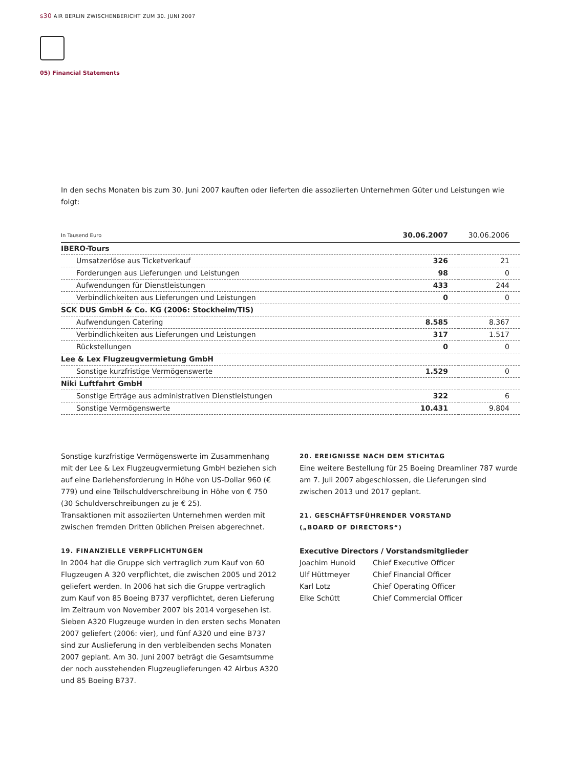s30 AIR BERLIN ZWISCHENBERICHT ZUM 30. JUNI 2007
05) Financial Statements
In den sechs Monaten bis zum 30. Juni 2007 kauften oder lieferten die assoziierten Unternehmen Güter und Leistungen wie folgt:
| In Tausend Euro | 30.06.2007 | 30.06.2006 |
| --- | --- | --- |
| IBERO-Tours | | |
| Umsatzerlöse aus Ticketverkauf | 326 | 21 |
| Forderungen aus Lieferungen und Leistungen | 98 | 0 |
| Aufwendungen für Dienstleistungen | 433 | 244 |
| Verbindlichkeiten aus Lieferungen und Leistungen | 0 | 0 |
| SCK DUS GmbH & Co. KG (2006: Stockheim/TIS) | | |
| Aufwendungen Catering | 8.585 | 8.367 |
| Verbindlichkeiten aus Lieferungen und Leistungen | 317 | 1.517 |
| Rückstellungen | 0 | 0 |
| Lee & Lex Flugzeugvermietung GmbH | | |
| Sonstige kurzfristige Vermögenswerte | 1.529 | 0 |
| Niki Luftfahrt GmbH | | |
| Sonstige Erträge aus administrativen Dienstleistungen | 322 | 6 |
| Sonstige Vermögenswerte | 10.431 | 9.804 |
Sonstige kurzfristige Vermögenswerte im Zusammenhang mit der Lee & Lex Flugzeugvermietung GmbH beziehen sich auf eine Darlehensforderung in Höhe von US-Dollar 960 (€ 779) und eine Teilschuldverschreibung in Höhe von € 750 (30 Schuldverschreibungen zu je € 25).
Transaktionen mit assoziierten Unternehmen werden mit zwischen fremden Dritten üblichen Preisen abgerechnet.
19. FINANZIELLE VERPFLICHTUNGEN
In 2004 hat die Gruppe sich vertraglich zum Kauf von 60 Flugzeugen A 320 verpflichtet, die zwischen 2005 und 2012 geliefert werden. In 2006 hat sich die Gruppe vertraglich zum Kauf von 85 Boeing B737 verpflichtet, deren Lieferung im Zeitraum von November 2007 bis 2014 vorgesehen ist. Sieben A320 Flugzeuge wurden in den ersten sechs Monaten 2007 geliefert (2006: vier), und fünf A320 und eine B737 sind zur Auslieferung in den verbleibenden sechs Monaten 2007 geplant. Am 30. Juni 2007 beträgt die Gesamtsumme der noch ausstehenden Flugzeuglieferungen 42 Airbus A320 und 85 Boeing B737.
20. EREIGNISSE NACH DEM STICHTAG
Eine weitere Bestellung für 25 Boeing Dreamliner 787 wurde am 7. Juli 2007 abgeschlossen, die Lieferungen sind zwischen 2013 und 2017 geplant.
21. GESCHÄFTSFÜHRENDER VORSTAND
(„BOARD OF DIRECTORS“)
Executive Directors / Vorstandsmitglieder
Joachim Hunold Chief Executive Officer
Ulf Hüttmeyer Chief Financial Officer
Karl Lotz Chief Operating Officer
Elke Schütt Chief Commercial Officer